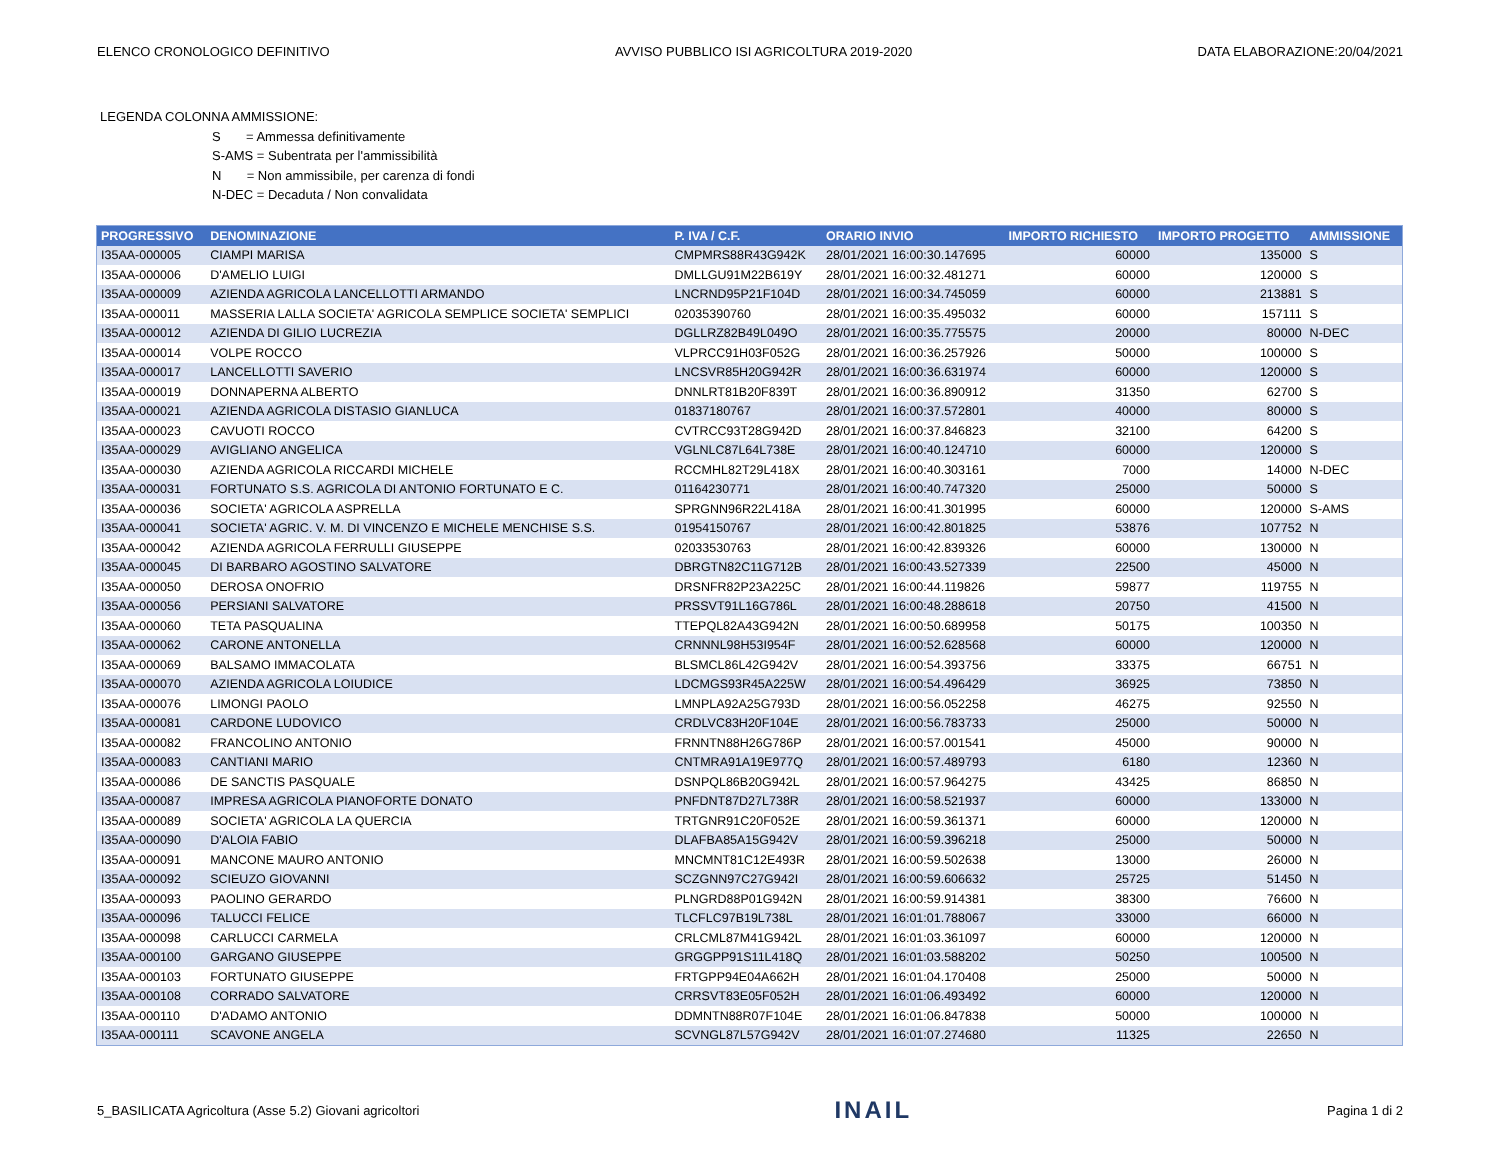ELENCO CRONOLOGICO DEFINITIVO AVVISO PUBBLICO ISI AGRICOLTURA 2019-2020 DATA ELABORAZIONE:20/04/2021
LEGENDA COLONNA AMMISSIONE:
S = Ammessa definitivamente
S-AMS = Subentrata per l'ammissibilità
N = Non ammissibile, per carenza di fondi
N-DEC = Decaduta / Non convalidata
| PROGRESSIVO | DENOMINAZIONE | P. IVA / C.F. | ORARIO INVIO | IMPORTO RICHIESTO | IMPORTO PROGETTO | AMMISSIONE |
| --- | --- | --- | --- | --- | --- | --- |
| I35AA-000005 | CIAMPI MARISA | CMPMRS88R43G942K | 28/01/2021 16:00:30.147695 | 60000 | 135000 | S |
| I35AA-000006 | D'AMELIO LUIGI | DMLLGU91M22B619Y | 28/01/2021 16:00:32.481271 | 60000 | 120000 | S |
| I35AA-000009 | AZIENDA AGRICOLA LANCELLOTTI ARMANDO | LNCRND95P21F104D | 28/01/2021 16:00:34.745059 | 60000 | 213881 | S |
| I35AA-000011 | MASSERIA LALLA SOCIETA' AGRICOLA SEMPLICE SOCIETA' SEMPLICI | 02035390760 | 28/01/2021 16:00:35.495032 | 60000 | 157111 | S |
| I35AA-000012 | AZIENDA DI GILIO LUCREZIA | DGLLRZ82B49L049O | 28/01/2021 16:00:35.775575 | 20000 | 80000 | N-DEC |
| I35AA-000014 | VOLPE ROCCO | VLPRCC91H03F052G | 28/01/2021 16:00:36.257926 | 50000 | 100000 | S |
| I35AA-000017 | LANCELLOTTI SAVERIO | LNCSVR85H20G942R | 28/01/2021 16:00:36.631974 | 60000 | 120000 | S |
| I35AA-000019 | DONNAPERNA ALBERTO | DNNLRT81B20F839T | 28/01/2021 16:00:36.890912 | 31350 | 62700 | S |
| I35AA-000021 | AZIENDA AGRICOLA DISTASIO GIANLUCA | 01837180767 | 28/01/2021 16:00:37.572801 | 40000 | 80000 | S |
| I35AA-000023 | CAVUOTI ROCCO | CVTRCC93T28G942D | 28/01/2021 16:00:37.846823 | 32100 | 64200 | S |
| I35AA-000029 | AVIGLIANO ANGELICA | VGLNLC87L64L738E | 28/01/2021 16:00:40.124710 | 60000 | 120000 | S |
| I35AA-000030 | AZIENDA AGRICOLA RICCARDI MICHELE | RCCMHL82T29L418X | 28/01/2021 16:00:40.303161 | 7000 | 14000 | N-DEC |
| I35AA-000031 | FORTUNATO S.S. AGRICOLA DI ANTONIO FORTUNATO E C. | 01164230771 | 28/01/2021 16:00:40.747320 | 25000 | 50000 | S |
| I35AA-000036 | SOCIETA' AGRICOLA ASPRELLA | SPRGNN96R22L418A | 28/01/2021 16:00:41.301995 | 60000 | 120000 | S-AMS |
| I35AA-000041 | SOCIETA' AGRIC. V. M. DI VINCENZO E MICHELE MENCHISE S.S. | 01954150767 | 28/01/2021 16:00:42.801825 | 53876 | 107752 | N |
| I35AA-000042 | AZIENDA AGRICOLA FERRULLI GIUSEPPE | 02033530763 | 28/01/2021 16:00:42.839326 | 60000 | 130000 | N |
| I35AA-000045 | DI BARBARO AGOSTINO SALVATORE | DBRGTN82C11G712B | 28/01/2021 16:00:43.527339 | 22500 | 45000 | N |
| I35AA-000050 | DEROSA ONOFRIO | DRSNFR82P23A225C | 28/01/2021 16:00:44.119826 | 59877 | 119755 | N |
| I35AA-000056 | PERSIANI SALVATORE | PRSSVT91L16G786L | 28/01/2021 16:00:48.288618 | 20750 | 41500 | N |
| I35AA-000060 | TETA PASQUALINA | TTEPQL82A43G942N | 28/01/2021 16:00:50.689958 | 50175 | 100350 | N |
| I35AA-000062 | CARONE ANTONELLA | CRNNNL98H53I954F | 28/01/2021 16:00:52.628568 | 60000 | 120000 | N |
| I35AA-000069 | BALSAMO IMMACOLATA | BLSMCL86L42G942V | 28/01/2021 16:00:54.393756 | 33375 | 66751 | N |
| I35AA-000070 | AZIENDA AGRICOLA LOIUDICE | LDCMGS93R45A225W | 28/01/2021 16:00:54.496429 | 36925 | 73850 | N |
| I35AA-000076 | LIMONGI PAOLO | LMNPLA92A25G793D | 28/01/2021 16:00:56.052258 | 46275 | 92550 | N |
| I35AA-000081 | CARDONE LUDOVICO | CRDLVC83H20F104E | 28/01/2021 16:00:56.783733 | 25000 | 50000 | N |
| I35AA-000082 | FRANCOLINO ANTONIO | FRNNTN88H26G786P | 28/01/2021 16:00:57.001541 | 45000 | 90000 | N |
| I35AA-000083 | CANTIANI MARIO | CNTMRA91A19E977Q | 28/01/2021 16:00:57.489793 | 6180 | 12360 | N |
| I35AA-000086 | DE SANCTIS PASQUALE | DSNPQL86B20G942L | 28/01/2021 16:00:57.964275 | 43425 | 86850 | N |
| I35AA-000087 | IMPRESA AGRICOLA PIANOFORTE DONATO | PNFDNT87D27L738R | 28/01/2021 16:00:58.521937 | 60000 | 133000 | N |
| I35AA-000089 | SOCIETA' AGRICOLA LA QUERCIA | TRTGNR91C20F052E | 28/01/2021 16:00:59.361371 | 60000 | 120000 | N |
| I35AA-000090 | D'ALOIA FABIO | DLAFBA85A15G942V | 28/01/2021 16:00:59.396218 | 25000 | 50000 | N |
| I35AA-000091 | MANCONE MAURO ANTONIO | MNCMNT81C12E493R | 28/01/2021 16:00:59.502638 | 13000 | 26000 | N |
| I35AA-000092 | SCIEUZO GIOVANNI | SCZGNN97C27G942I | 28/01/2021 16:00:59.606632 | 25725 | 51450 | N |
| I35AA-000093 | PAOLINO GERARDO | PLNGRD88P01G942N | 28/01/2021 16:00:59.914381 | 38300 | 76600 | N |
| I35AA-000096 | TALUCCI FELICE | TLCFLC97B19L738L | 28/01/2021 16:01:01.788067 | 33000 | 66000 | N |
| I35AA-000098 | CARLUCCI CARMELA | CRLCML87M41G942L | 28/01/2021 16:01:03.361097 | 60000 | 120000 | N |
| I35AA-000100 | GARGANO GIUSEPPE | GRGGPP91S11L418Q | 28/01/2021 16:01:03.588202 | 50250 | 100500 | N |
| I35AA-000103 | FORTUNATO GIUSEPPE | FRTGPP94E04A662H | 28/01/2021 16:01:04.170408 | 25000 | 50000 | N |
| I35AA-000108 | CORRADO SALVATORE | CRRSVT83E05F052H | 28/01/2021 16:01:06.493492 | 60000 | 120000 | N |
| I35AA-000110 | D'ADAMO ANTONIO | DDMNTN88R07F104E | 28/01/2021 16:01:06.847838 | 50000 | 100000 | N |
| I35AA-000111 | SCAVONE ANGELA | SCVNGL87L57G942V | 28/01/2021 16:01:07.274680 | 11325 | 22650 | N |
5_BASILICATA Agricoltura (Asse 5.2) Giovani agricoltori INAIL Pagina 1 di 2